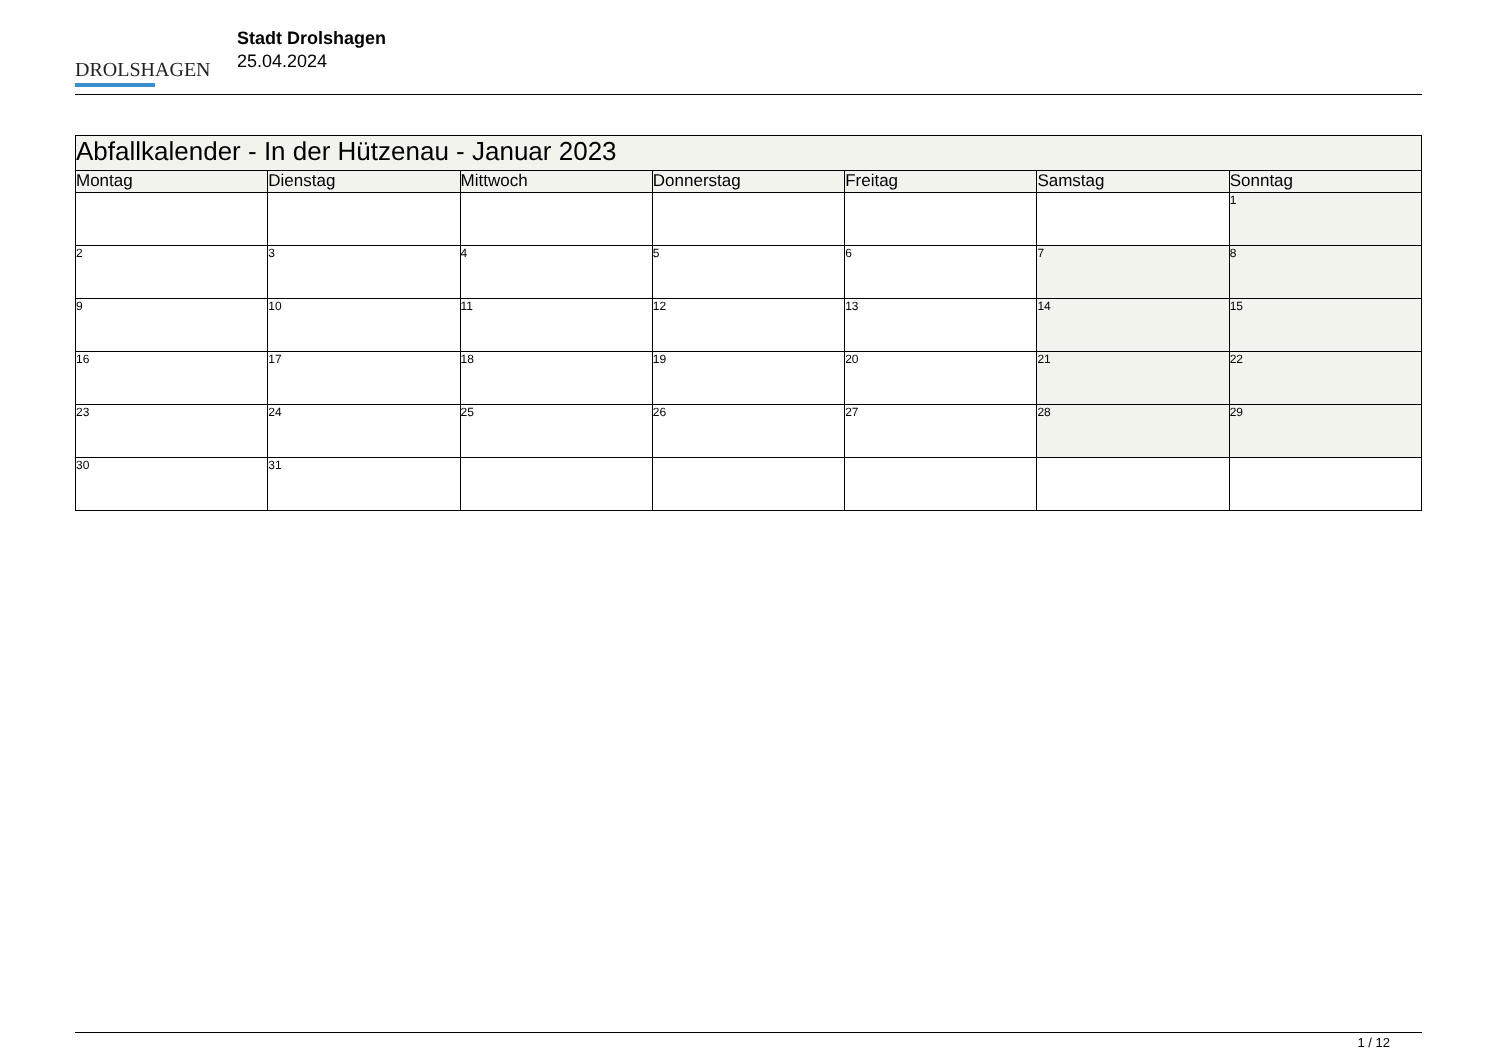DROLSHAGEN
Stadt Drolshagen
25.04.2024
| Abfallkalender - In der Hützenau - Januar 2023 | | | | | | |
| Montag | Dienstag | Mittwoch | Donnerstag | Freitag | Samstag | Sonntag |
| | | | | | | 1 |
| 2 | 3 | 4 | 5 | 6 | 7 | 8 |
| 9 | 10 | 11 | 12 | 13 | 14 | 15 |
| 16 | 17 | 18 | 19 | 20 | 21 | 22 |
| 23 | 24 | 25 | 26 | 27 | 28 | 29 |
| 30 | 31 | | | | | |
1 / 12